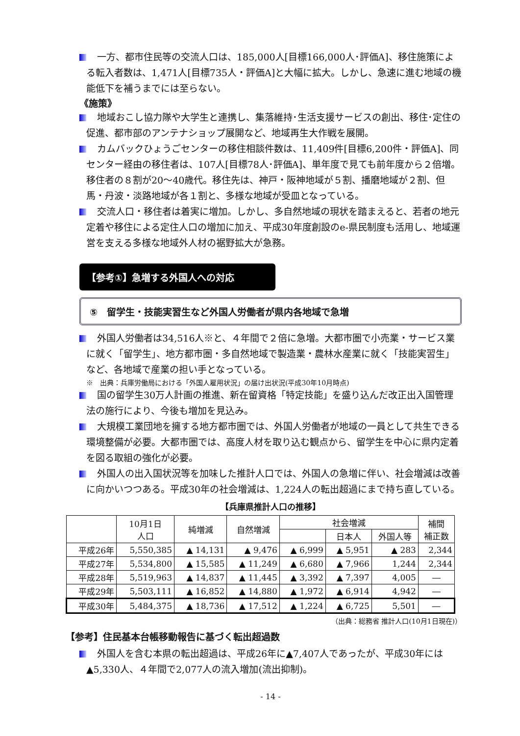一方、都市住民等の交流人口は、185,000人[目標166,000人･評価A]、移住施策による転入者数は、1,471人[目標735人・評価A]と大幅に拡大。しかし、急速に進む地域の機能低下を補うまでには至らない。
《施策》
地域おこし協力隊や大学生と連携し、集落維持･生活支援サービスの創出、移住･定住の促進、都市部のアンテナショップ展開など、地域再生大作戦を展開。
カムバックひょうごセンターの移住相談件数は、11,409件[目標6,200件・評価A]、同センター経由の移住者は、107人[目標78人･評価A]、単年度で見ても前年度から２倍増。移住者の８割が20～40歳代。移住先は、神戸・阪神地域が５割、播磨地域が２割、但馬・丹波・淡路地域が各１割と、多様な地域が受皿となっている。
交流人口・移住者は着実に増加。しかし、多自然地域の現状を踏まえると、若者の地元定着や移住による定住人口の増加に加え、平成30年度創設のe-県民制度も活用し、地域運営を支える多様な地域外人材の裾野拡大が急務。
【参考①】急増する外国人への対応
⑤　留学生・技能実習生など外国人労働者が県内各地域で急増
外国人労働者は34,516人※と、４年間で２倍に急増。大都市圏で小売業・サービス業に就く「留学生」、地方都市圏・多自然地域で製造業・農林水産業に就く「技能実習生」など、各地域で産業の担い手となっている。
※　出典：兵庫労働局における「外国人雇用状況」の届け出状況(平成30年10月時点)
国の留学生30万人計画の推進、新在留資格「特定技能」を盛り込んだ改正出入国管理法の施行により、今後も増加を見込み。
大規模工業団地を擁する地方都市圏では、外国人労働者が地域の一員として共生できる環境整備が必要。大都市圏では、高度人材を取り込む観点から、留学生を中心に県内定着を図る取組の強化が必要。
外国人の出入国状況等を加味した推計人口では、外国人の急増に伴い、社会増減は改善に向かいつつある。平成30年の社会増減は、1,224人の転出超過にまで持ち直している。
【兵庫県推計人口の推移】
| | 10月1日 人口 | 純増減 | 自然増減 | 社会増減 | | | 補間 補正数 |
| --- | --- | --- | --- | --- | --- | --- | --- |
| | | | | | 日本人 | 外国人等 | |
| 平成26年 | 5,550,385 | ▲ 14,131 | ▲ 9,476 | ▲ 6,999 | ▲ 5,951 | ▲ 283 | 2,344 |
| 平成27年 | 5,534,800 | ▲ 15,585 | ▲ 11,249 | ▲ 6,680 | ▲ 7,966 | 1,244 | 2,344 |
| 平成28年 | 5,519,963 | ▲ 14,837 | ▲ 11,445 | ▲ 3,392 | ▲ 7,397 | 4,005 | ― |
| 平成29年 | 5,503,111 | ▲ 16,852 | ▲ 14,880 | ▲ 1,972 | ▲ 6,914 | 4,942 | ― |
| 平成30年 | 5,484,375 | ▲ 18,736 | ▲ 17,512 | ▲ 1,224 | ▲ 6,725 | 5,501 | ― |
（出典：総務省 推計人口(10月1日現在)）
【参考】住民基本台帳移動報告に基づく転出超過数
外国人を含む本県の転出超過は、平成26年に▲7,407人であったが、平成30年には▲5,330人、４年間で2,077人の流入増加(流出抑制)。
- 14 -